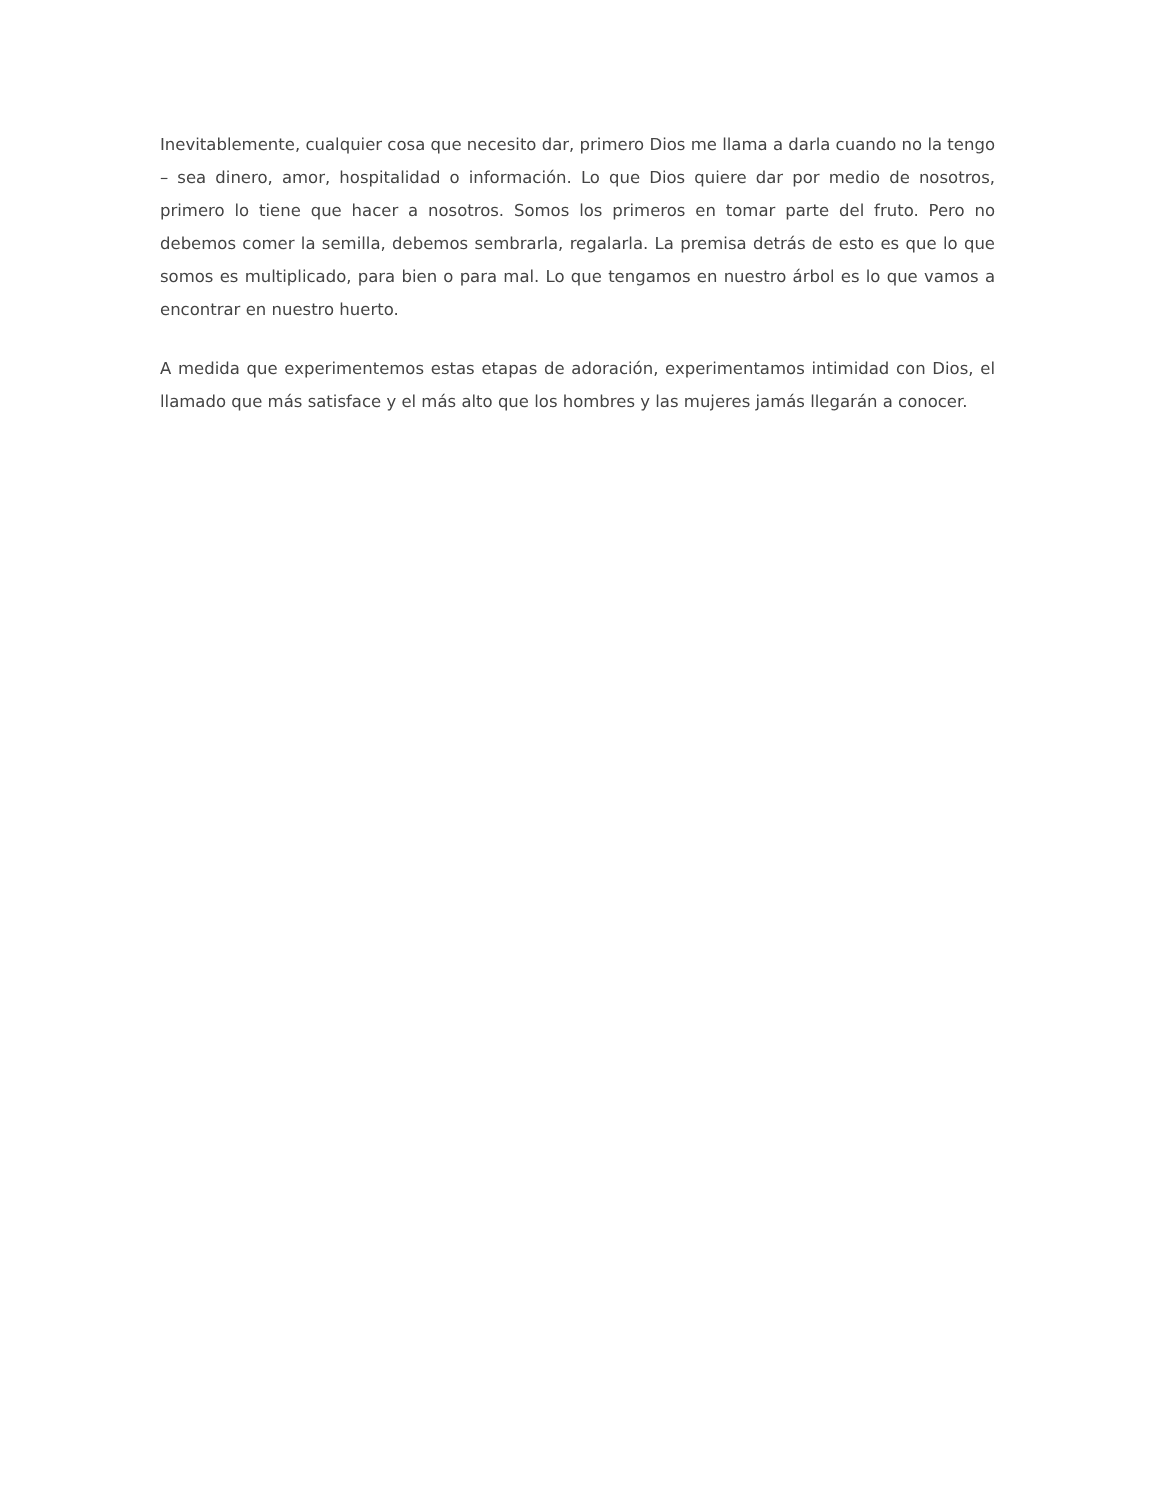Inevitablemente, cualquier cosa que necesito dar, primero Dios me llama a darla cuando no la tengo – sea dinero, amor, hospitalidad o información. Lo que Dios quiere dar por medio de nosotros, primero lo tiene que hacer a nosotros. Somos los primeros en tomar parte del fruto. Pero no debemos comer la semilla, debemos sembrarla, regalarla. La premisa detrás de esto es que lo que somos es multiplicado, para bien o para mal. Lo que tengamos en nuestro árbol es lo que vamos a encontrar en nuestro huerto.
A medida que experimentemos estas etapas de adoración, experimentamos intimidad con Dios, el llamado que más satisface y el más alto que los hombres y las mujeres jamás llegarán a conocer.